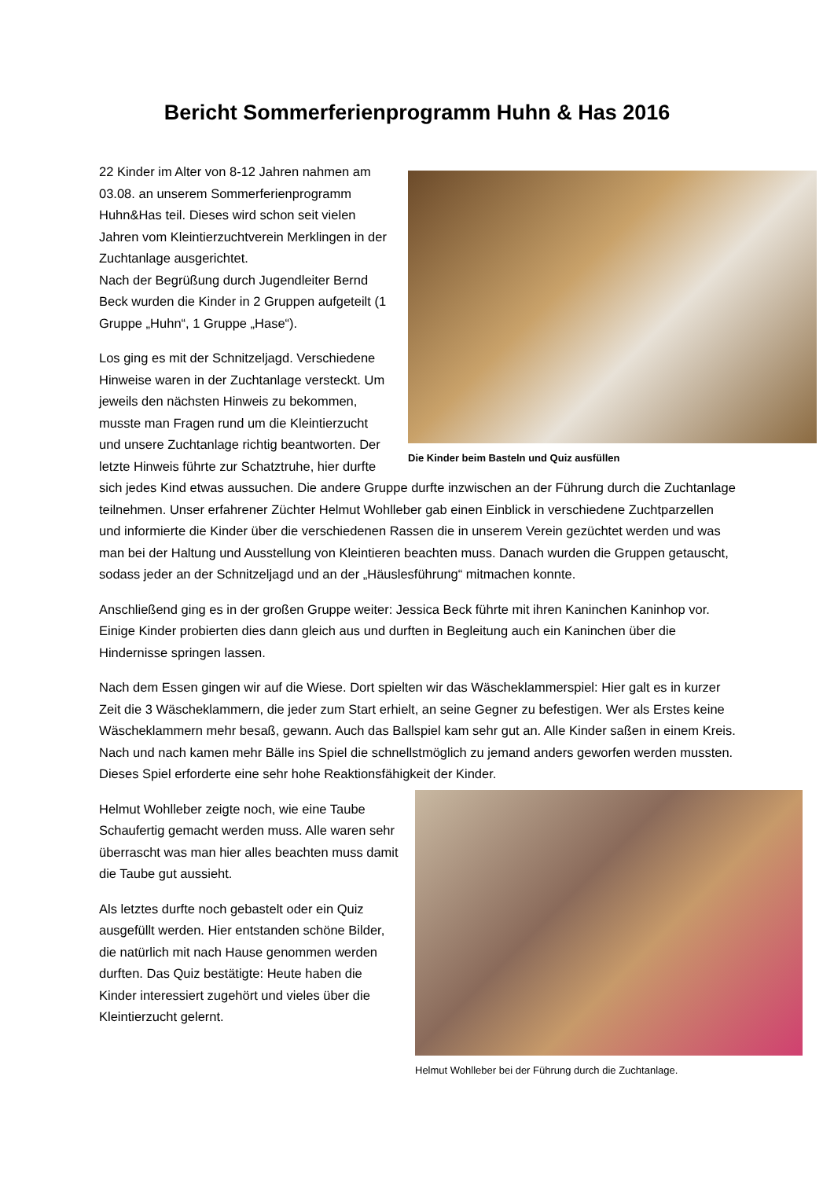Bericht Sommerferienprogramm Huhn & Has 2016
Die Kinder beim Basteln und Quiz ausfüllen
22 Kinder im Alter von 8-12 Jahren nahmen am 03.08. an unserem Sommerferienprogramm Huhn&Has teil. Dieses wird schon seit vielen Jahren vom Kleintierzuchtverein Merklingen in der Zuchtanlage ausgerichtet.
Nach der Begrüßung durch Jugendleiter Bernd Beck wurden die Kinder in 2 Gruppen aufgeteilt (1 Gruppe „Huhn“, 1 Gruppe „Hase“).
Los ging es mit der Schnitzeljagd. Verschiedene Hinweise waren in der Zuchtanlage versteckt. Um jeweils den nächsten Hinweis zu bekommen, musste man Fragen rund um die Kleintierzucht und unsere Zuchtanlage richtig beantworten. Der letzte Hinweis führte zur Schatztruhe, hier durfte sich jedes Kind etwas aussuchen. Die andere Gruppe durfte inzwischen an der Führung durch die Zuchtanlage teilnehmen. Unser erfahrener Züchter Helmut Wohlleber gab einen Einblick in verschiedene Zuchtparzellen und informierte die Kinder über die verschiedenen Rassen die in unserem Verein gezüchtet werden und was man bei der Haltung und Ausstellung von Kleintieren beachten muss. Danach wurden die Gruppen getauscht, sodass jeder an der Schnitzeljagd und an der „Häuslesführung“ mitmachen konnte.
Anschließend ging es in der großen Gruppe weiter: Jessica Beck führte mit ihren Kaninchen Kaninhop vor. Einige Kinder probierten dies dann gleich aus und durften in Begleitung auch ein Kaninchen über die Hindernisse springen lassen.
Nach dem Essen gingen wir auf die Wiese. Dort spielten wir das Wäscheklammerspiel: Hier galt es in kurzer Zeit die 3 Wäscheklammern, die jeder zum Start erhielt, an seine Gegner zu befestigen. Wer als Erstes keine Wäscheklammern mehr besaß, gewann. Auch das Ballspiel kam sehr gut an. Alle Kinder saßen in einem Kreis. Nach und nach kamen mehr Bälle ins Spiel die schnellstmöglich zu jemand anders geworfen werden mussten. Dieses Spiel erforderte eine sehr hohe Reaktionsfähigkeit
Helmut Wohlleber bei der Führung durch die Zuchtanlage.
der Kinder.
Helmut Wohlleber zeigte noch, wie eine Taube Schaufertig gemacht werden muss. Alle waren sehr überrascht was man hier alles beachten muss damit die Taube gut aussieht.
Als letztes durfte noch gebastelt oder ein Quiz ausgefüllt werden. Hier entstanden schöne Bilder, die natürlich mit nach Hause genommen werden durften. Das Quiz bestätigte: Heute haben die Kinder interessiert zugehört und vieles über die Kleintierzucht gelernt.